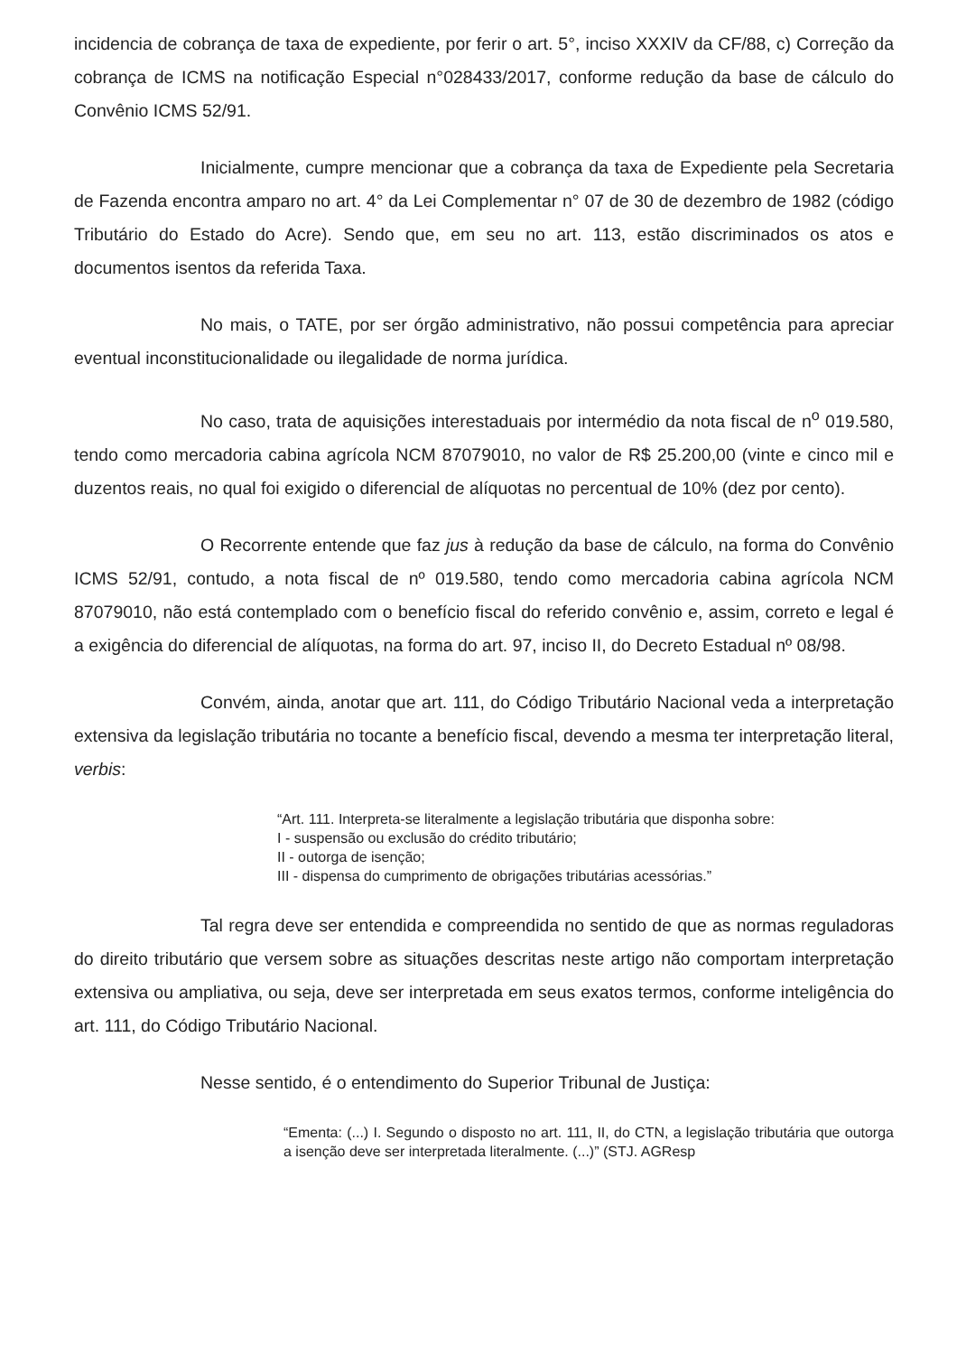incidencia de cobrança de taxa de expediente, por ferir o art. 5°, inciso XXXIV da CF/88, c) Correção da cobrança de ICMS na notificação Especial n°028433/2017, conforme redução da base de cálculo do Convênio ICMS 52/91.
Inicialmente, cumpre mencionar que a cobrança da taxa de Expediente pela Secretaria de Fazenda encontra amparo no art. 4° da Lei Complementar n° 07 de 30 de dezembro de 1982 (código Tributário do Estado do Acre). Sendo que, em seu no art. 113, estão discriminados os atos e documentos isentos da referida Taxa.
No mais, o TATE, por ser órgão administrativo, não possui competência para apreciar eventual inconstitucionalidade ou ilegalidade de norma jurídica.
No caso, trata de aquisições interestaduais por intermédio da nota fiscal de n<sup>o</sup> 019.580, tendo como mercadoria cabina agrícola NCM 87079010, no valor de R$ 25.200,00 (vinte e cinco mil e duzentos reais, no qual foi exigido o diferencial de alíquotas no percentual de 10% (dez por cento).
O Recorrente entende que faz jus à redução da base de cálculo, na forma do Convênio ICMS 52/91, contudo, a nota fiscal de nº 019.580, tendo como mercadoria cabina agrícola NCM 87079010, não está contemplado com o benefício fiscal do referido convênio e, assim, correto e legal é a exigência do diferencial de alíquotas, na forma do art. 97, inciso II, do Decreto Estadual nº 08/98.
Convém, ainda, anotar que art. 111, do Código Tributário Nacional veda a interpretação extensiva da legislação tributária no tocante a benefício fiscal, devendo a mesma ter interpretação literal, verbis:
“Art. 111. Interpreta-se literalmente a legislação tributária que disponha sobre:
I - suspensão ou exclusão do crédito tributário;
II - outorga de isenção;
III - dispensa do cumprimento de obrigações tributárias acessórias.”
Tal regra deve ser entendida e compreendida no sentido de que as normas reguladoras do direito tributário que versem sobre as situações descritas neste artigo não comportam interpretação extensiva ou ampliativa, ou seja, deve ser interpretada em seus exatos termos, conforme inteligência do art. 111, do Código Tributário Nacional.
Nesse sentido, é o entendimento do Superior Tribunal de Justiça:
“Ementa: (...) I. Segundo o disposto no art. 111, II, do CTN, a legislação tributária que outorga a isenção deve ser interpretada literalmente. (...)” (STJ. AGResp